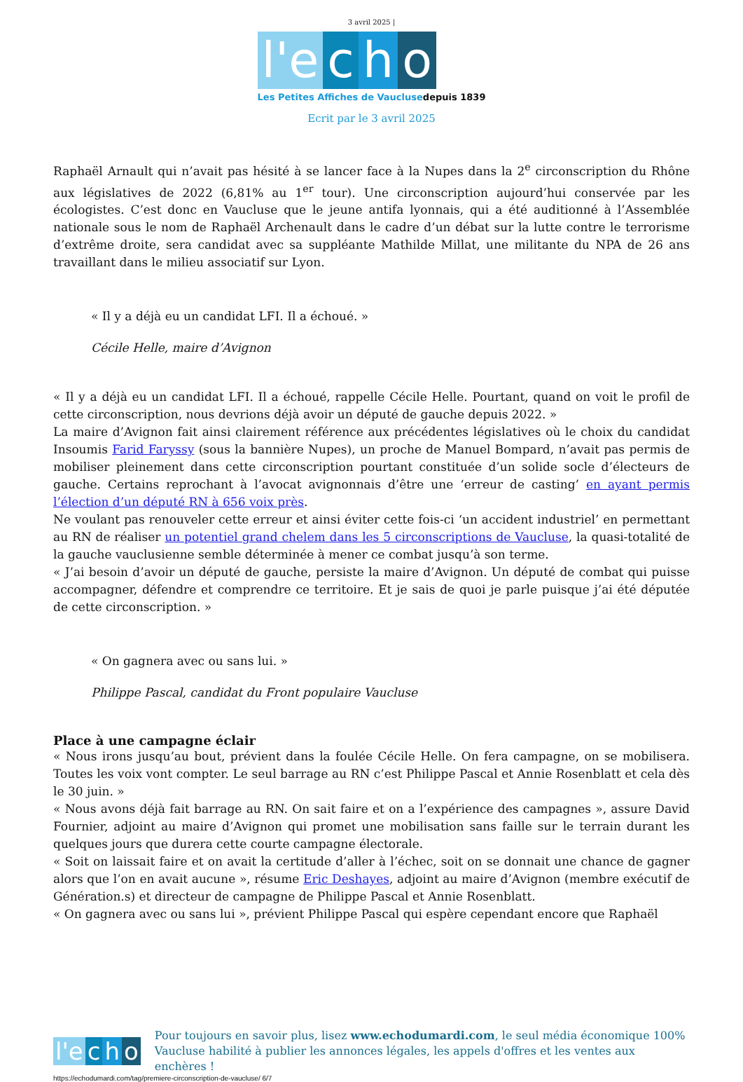3 avril 2025 |
l'e c h o
Les Petites Affiches de Vaucluse depuis 1839
Ecrit par le 3 avril 2025
Raphaël Arnault qui n’avait pas hésité à se lancer face à la Nupes dans la 2<sup>e</sup> circonscription du Rhône aux législatives de 2022 (6,81% au 1<sup>er</sup> tour). Une circonscription aujourd’hui conservée par les écologistes. C’est donc en Vaucluse que le jeune antifa lyonnais, qui a été auditionné à l’Assemblée nationale sous le nom de Raphaël Archenault dans le cadre d’un débat sur la lutte contre le terrorisme d’extrême droite, sera candidat avec sa suppléante Mathilde Millat, une militante du NPA de 26 ans travaillant dans le milieu associatif sur Lyon.
« Il y a déjà eu un candidat LFI. Il a échoué. »
Cécile Helle, maire d’Avignon
« Il y a déjà eu un candidat LFI. Il a échoué, rappelle Cécile Helle. Pourtant, quand on voit le profil de cette circonscription, nous devrions déjà avoir un député de gauche depuis 2022. »
La maire d’Avignon fait ainsi clairement référence aux précédentes législatives où le choix du candidat Insoumis Farid Faryssy (sous la bannière Nupes), un proche de Manuel Bompard, n’avait pas permis de mobiliser pleinement dans cette circonscription pourtant constituée d’un solide socle d’électeurs de gauche. Certains reprochant à l’avocat avignonnais d’être une ‘erreur de casting’ en ayant permis l’élection d’un député RN à 656 voix près.
Ne voulant pas renouveler cette erreur et ainsi éviter cette fois-ci ‘un accident industriel’ en permettant au RN de réaliser un potentiel grand chelem dans les 5 circonscriptions de Vaucluse, la quasi-totalité de la gauche vauclusienne semble déterminée à mener ce combat jusqu’à son terme.
« J’ai besoin d’avoir un député de gauche, persiste la maire d’Avignon. Un député de combat qui puisse accompagner, défendre et comprendre ce territoire. Et je sais de quoi je parle puisque j’ai été députée de cette circonscription. »
« On gagnera avec ou sans lui. »
Philippe Pascal, candidat du Front populaire Vaucluse
Place à une campagne éclair
« Nous irons jusqu’au bout, prévient dans la foulée Cécile Helle. On fera campagne, on se mobilisera. Toutes les voix vont compter. Le seul barrage au RN c’est Philippe Pascal et Annie Rosenblatt et cela dès le 30 juin. »
« Nous avons déjà fait barrage au RN. On sait faire et on a l’expérience des campagnes », assure David Fournier, adjoint au maire d’Avignon qui promet une mobilisation sans faille sur le terrain durant les quelques jours que durera cette courte campagne électorale.
« Soit on laissait faire et on avait la certitude d’aller à l’échec, soit on se donnait une chance de gagner alors que l’on en avait aucune », résume Eric Deshayes, adjoint au maire d’Avignon (membre exécutif de Génération.s) et directeur de campagne de Philippe Pascal et Annie Rosenblatt.
« On gagnera avec ou sans lui », prévient Philippe Pascal qui espère cependant encore que Raphaël
l'e c h o
Pour toujours en savoir plus, lisez www.echodumardi.com, le seul média économique 100% Vaucluse habilité à publier les annonces légales, les appels d'offres et les ventes aux enchères !
https://echodumardi.com/tag/premiere-circonscription-de-vaucluse/ 6/7